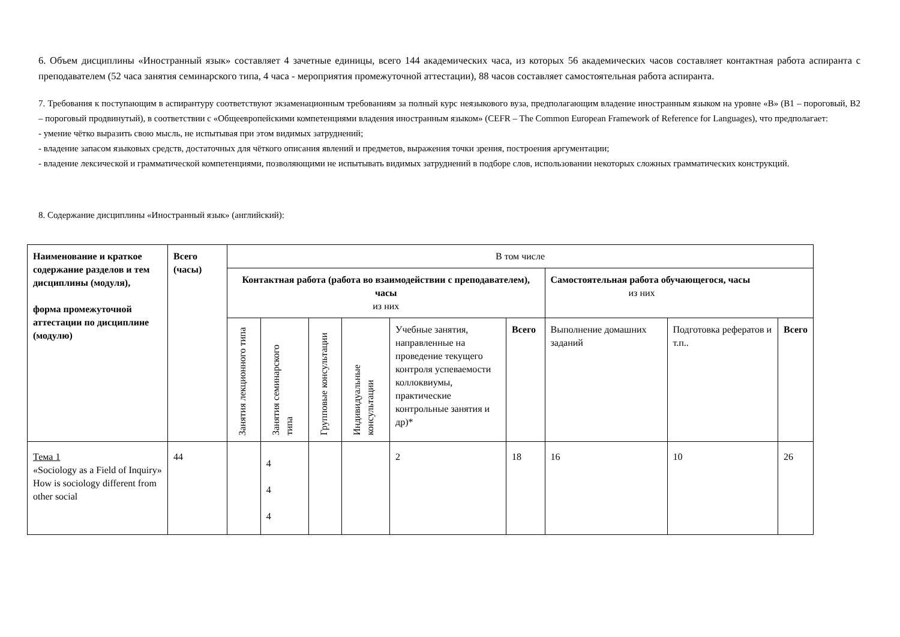6. Объем дисциплины «Иностранный язык» составляет 4 зачетные единицы, всего 144 академических часа, из которых 56 академических часов составляет контактная работа аспиранта с преподавателем (52 часа занятия семинарского типа, 4 часа - мероприятия промежуточной аттестации), 88 часов составляет самостоятельная работа аспиранта.
7. Требования к поступающим в аспирантуру соответствуют экзаменационным требованиям за полный курс неязыкового вуза, предполагающим владение иностранным языком на уровне «В» (В1 – пороговый, В2 – пороговый продвинутый), в соответствии с «Общеевропейскими компетенциями владения иностранным языком» (CEFR – The Common European Framework of Reference for Languages), что предполагает:
- умение чётко выразить свою мысль, не испытывая при этом видимых затруднений;
- владение запасом языковых средств, достаточных для чёткого описания явлений и предметов, выражения точки зрения, построения аргументации;
- владение лексической и грамматической компетенциями, позволяющими не испытывать видимых затруднений в подборе слов, использовании некоторых сложных грамматических конструкций.
8. Содержание дисциплины «Иностранный язык» (английский):
| Наименование и краткое содержание разделов и тем дисциплины (модуля), форма промежуточной аттестации по дисциплине (модулю) | Всего (часы) | В том числе | | | | | | | | |
| --- | --- | --- | --- | --- | --- | --- | --- | --- | --- | --- |
| | | Контактная работа (работа во взаимодействии с преподавателем), часы из них | | | | | | Самостоятельная работа обучающегося, часы из них | | |
| | | Занятия лекционного типа | Занятия семинарского типа | Групповые консультации | Индивидуальные консультации | Учебные занятия, направленные на проведение текущего контроля успеваемости коллоквиумы, практические контрольные занятия и др)* | Всего | Выполнение домашних заданий | Подготовка рефератов и т.п.. | Всего |
| Тема 1 «Sociology as a Field of Inquiry» How is sociology different from other social | 44 | | 4 4 4 | | | 2 | 18 | 16 | 10 | 26 |